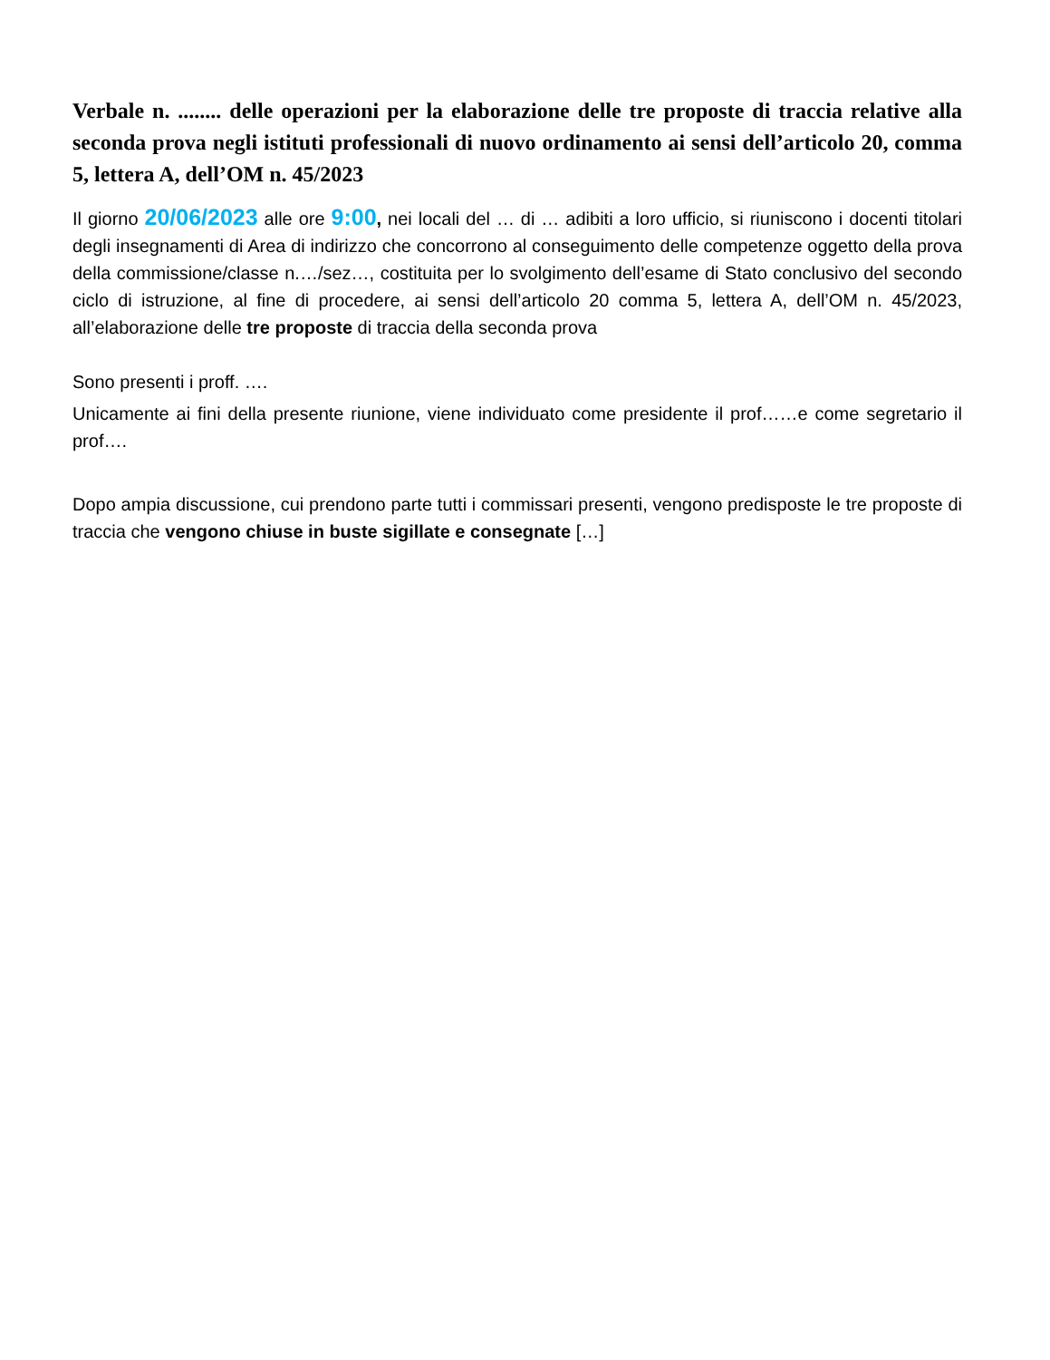Verbale n. ........ delle operazioni per la elaborazione delle tre proposte di traccia relative alla seconda prova negli istituti professionali di nuovo ordinamento ai sensi dell’articolo 20, comma 5, lettera A, dell’OM n. 45/2023
Il giorno 20/06/2023 alle ore 9:00, nei locali del … di … adibiti a loro ufficio, si riuniscono i docenti titolari degli insegnamenti di Area di indirizzo che concorrono al conseguimento delle competenze oggetto della prova della commissione/classe n.…/sez…, costituita per lo svolgimento dell’esame di Stato conclusivo del secondo ciclo di istruzione, al fine di procedere, ai sensi dell’articolo 20 comma 5, lettera A, dell’OM n. 45/2023, all’elaborazione delle tre proposte di traccia della seconda prova
Sono presenti i proff. ….
Unicamente ai fini della presente riunione, viene individuato come presidente il prof……e come segretario il prof….
Dopo ampia discussione, cui prendono parte tutti i commissari presenti, vengono predisposte le tre proposte di traccia che vengono chiuse in buste sigillate e consegnate […]